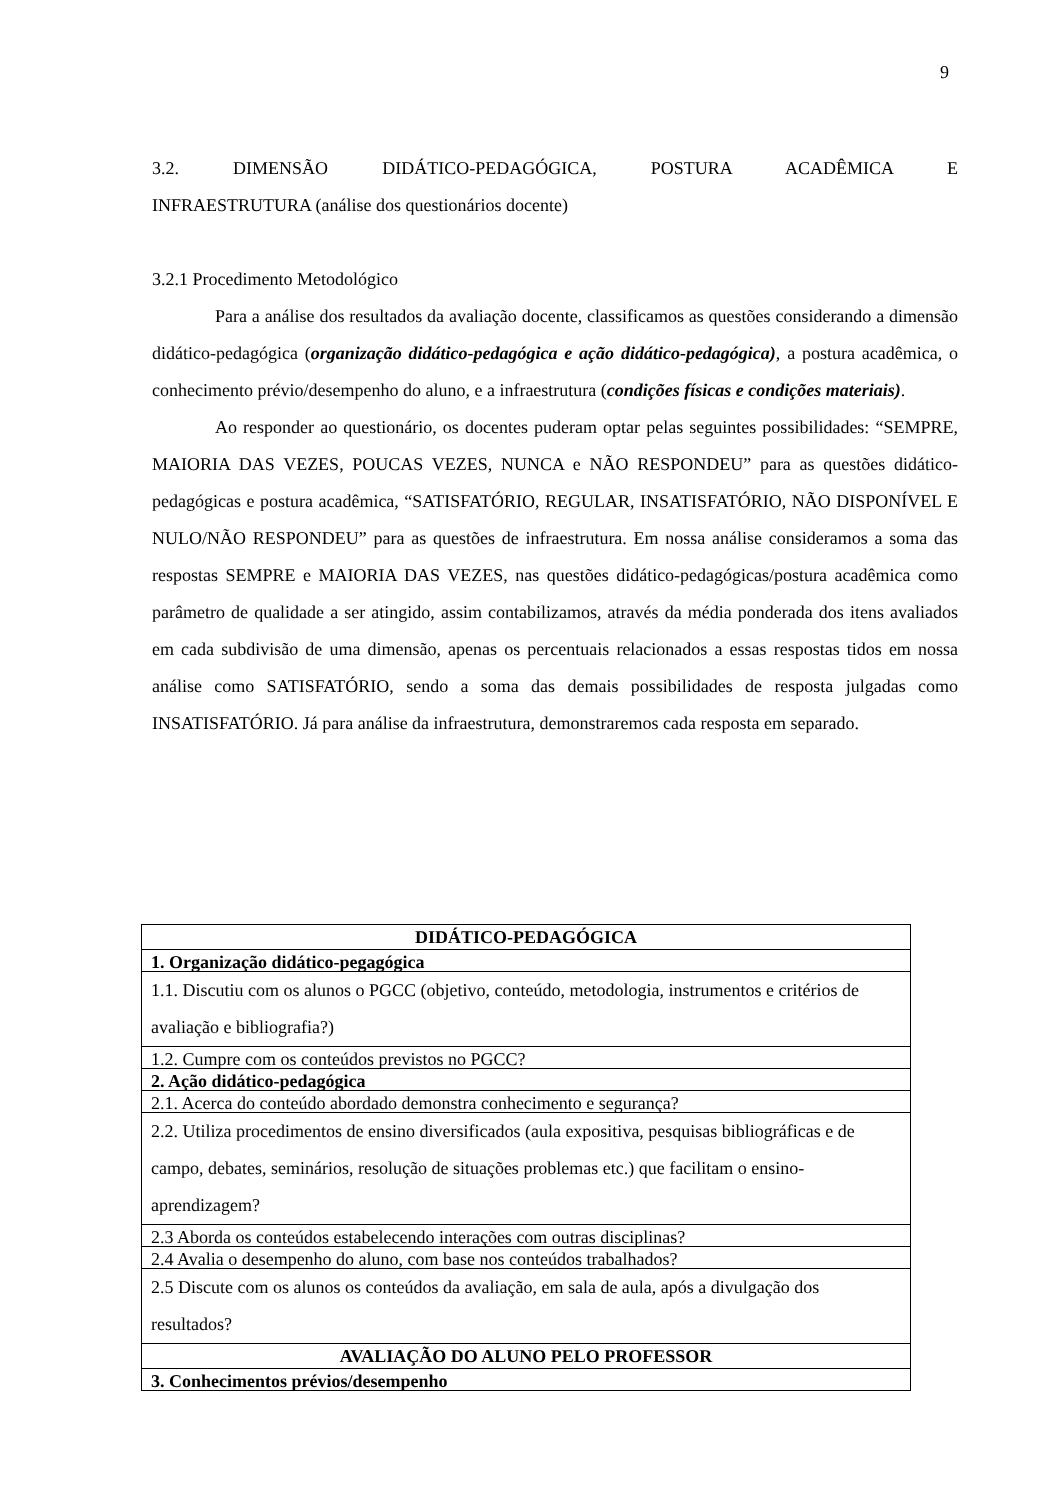9
3.2. DIMENSÃO DIDÁTICO-PEDAGÓGICA, POSTURA ACADÊMICA E
INFRAESTRUTURA (análise dos questionários docente)
3.2.1 Procedimento Metodológico
Para a análise dos resultados da avaliação docente, classificamos as questões considerando a dimensão didático-pedagógica (organização didático-pedagógica e ação didático-pedagógica), a postura acadêmica, o conhecimento prévio/desempenho do aluno, e a infraestrutura (condições físicas e condições materiais).
Ao responder ao questionário, os docentes puderam optar pelas seguintes possibilidades: “SEMPRE, MAIORIA DAS VEZES, POUCAS VEZES, NUNCA e NÃO RESPONDEU” para as questões didático-pedagógicas e postura acadêmica, “SATISFATÓRIO, REGULAR, INSATISFATÓRIO, NÃO DISPONÍVEL E NULO/NÃO RESPONDEU” para as questões de infraestrutura. Em nossa análise consideramos a soma das respostas SEMPRE e MAIORIA DAS VEZES, nas questões didático-pedagógicas/postura acadêmica como parâmetro de qualidade a ser atingido, assim contabilizamos, através da média ponderada dos itens avaliados em cada subdivisão de uma dimensão, apenas os percentuais relacionados a essas respostas tidos em nossa análise como SATISFATÓRIO, sendo a soma das demais possibilidades de resposta julgadas como INSATISFATÓRIO. Já para análise da infraestrutura, demonstraremos cada resposta em separado.
| DIDÁTICO-PEDAGÓGICA |
| --- |
| 1. Organização didático-pegagógica |
| 1.1. Discutiu com os alunos o PGCC (objetivo, conteúdo, metodologia, instrumentos e critérios de avaliação e bibliografia?) |
| 1.2. Cumpre com os conteúdos previstos no PGCC? |
| 2. Ação didático-pedagógica |
| 2.1. Acerca do conteúdo abordado demonstra conhecimento e segurança? |
| 2.2. Utiliza procedimentos de ensino diversificados (aula expositiva, pesquisas bibliográficas e de campo, debates, seminários, resolução de situações problemas etc.) que facilitam o ensino-aprendizagem? |
| 2.3 Aborda os conteúdos estabelecendo interações com outras disciplinas? |
| 2.4 Avalia o desempenho do aluno, com base nos conteúdos trabalhados? |
| 2.5 Discute com os alunos os conteúdos da avaliação, em sala de aula, após a divulgação dos resultados? |
| AVALIAÇÃO DO ALUNO PELO PROFESSOR |
| 3. Conhecimentos prévios/desempenho |